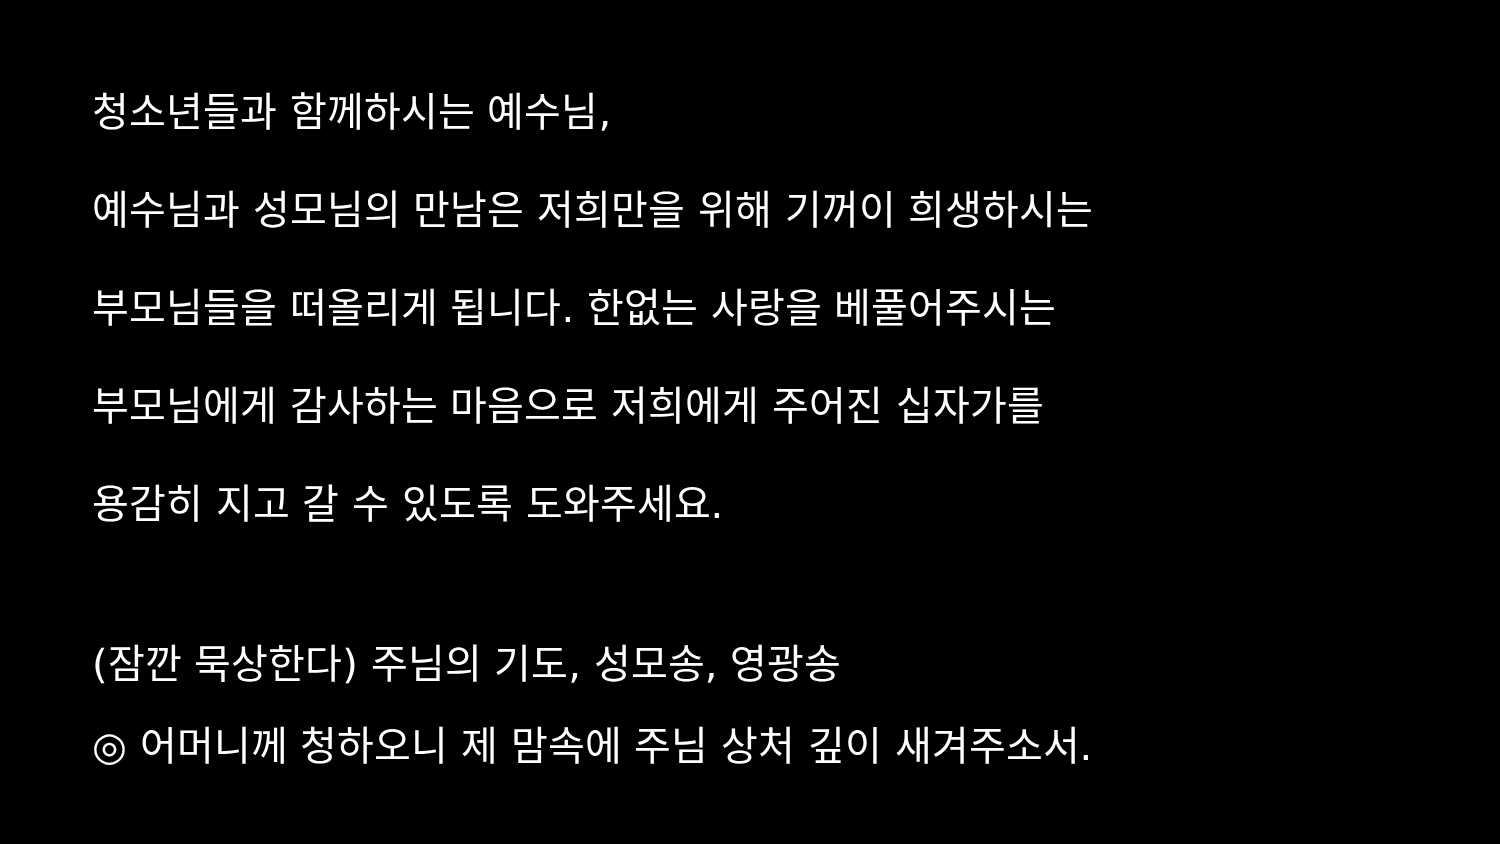청소년들과 함께하시는 예수님,
예수님과 성모님의 만남은 저희만을 위해 기꺼이 희생하시는
부모님들을 떠올리게 됩니다. 한없는 사랑을 베풀어주시는
부모님에게 감사하는 마음으로 저희에게 주어진 십자가를
용감히 지고 갈 수 있도록 도와주세요.
(잠깐 묵상한다) 주님의 기도, 성모송, 영광송
◎ 어머니께 청하오니 제 맘속에 주님 상처 깊이 새겨주소서.